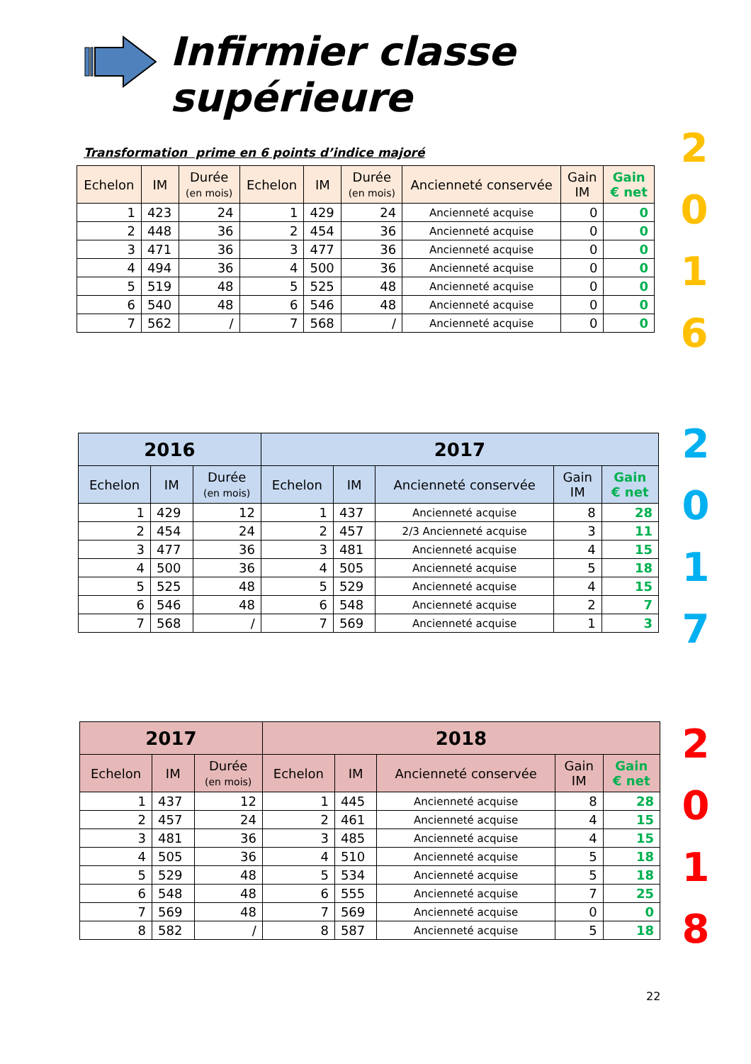Infirmier classe supérieure
Transformation prime en 6 points d’indice majoré
| Echelon | IM | Durée (en mois) | Echelon | IM | Durée (en mois) | Ancienneté conservée | Gain IM | Gain € net |
| --- | --- | --- | --- | --- | --- | --- | --- | --- |
| 1 | 423 | 24 | 1 | 429 | 24 | Ancienneté acquise | 0 | 0 |
| 2 | 448 | 36 | 2 | 454 | 36 | Ancienneté acquise | 0 | 0 |
| 3 | 471 | 36 | 3 | 477 | 36 | Ancienneté acquise | 0 | 0 |
| 4 | 494 | 36 | 4 | 500 | 36 | Ancienneté acquise | 0 | 0 |
| 5 | 519 | 48 | 5 | 525 | 48 | Ancienneté acquise | 0 | 0 |
| 6 | 540 | 48 | 6 | 546 | 48 | Ancienneté acquise | 0 | 0 |
| 7 | 562 | / | 7 | 568 | / | Ancienneté acquise | 0 | 0 |
2
0
1
6
| 2016 | | | 2017 | | | | |
| --- | --- | --- | --- | --- | --- | --- | --- |
| Echelon | IM | Durée (en mois) | Echelon | IM | Ancienneté conservée | Gain IM | Gain € net |
| 1 | 429 | 12 | 1 | 437 | Ancienneté acquise | 8 | 28 |
| 2 | 454 | 24 | 2 | 457 | 2/3 Ancienneté acquise | 3 | 11 |
| 3 | 477 | 36 | 3 | 481 | Ancienneté acquise | 4 | 15 |
| 4 | 500 | 36 | 4 | 505 | Ancienneté acquise | 5 | 18 |
| 5 | 525 | 48 | 5 | 529 | Ancienneté acquise | 4 | 15 |
| 6 | 546 | 48 | 6 | 548 | Ancienneté acquise | 2 | 7 |
| 7 | 568 | / | 7 | 569 | Ancienneté acquise | 1 | 3 |
2
0
1
7
| 2017 | | | 2018 | | | | |
| --- | --- | --- | --- | --- | --- | --- | --- |
| Echelon | IM | Durée (en mois) | Echelon | IM | Ancienneté conservée | Gain IM | Gain € net |
| 1 | 437 | 12 | 1 | 445 | Ancienneté acquise | 8 | 28 |
| 2 | 457 | 24 | 2 | 461 | Ancienneté acquise | 4 | 15 |
| 3 | 481 | 36 | 3 | 485 | Ancienneté acquise | 4 | 15 |
| 4 | 505 | 36 | 4 | 510 | Ancienneté acquise | 5 | 18 |
| 5 | 529 | 48 | 5 | 534 | Ancienneté acquise | 5 | 18 |
| 6 | 548 | 48 | 6 | 555 | Ancienneté acquise | 7 | 25 |
| 7 | 569 | 48 | 7 | 569 | Ancienneté acquise | 0 | 0 |
| 8 | 582 | / | 8 | 587 | Ancienneté acquise | 5 | 18 |
2
0
1
8
22